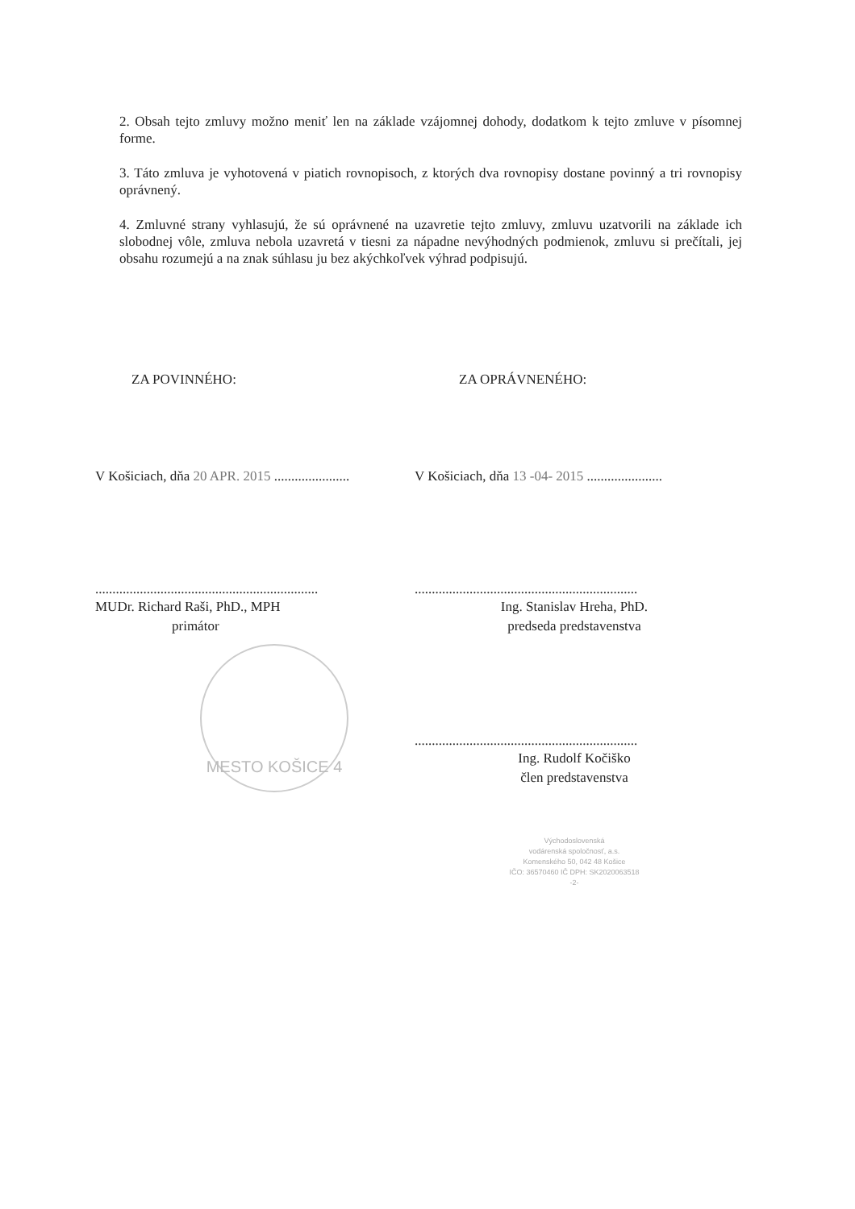2. Obsah tejto zmluvy možno meniť len na základe vzájomnej dohody, dodatkom k tejto zmluve v písomnej forme.
3. Táto zmluva je vyhotovená v piatich rovnopisoch, z ktorých dva rovnopisy dostane povinný a tri rovnopisy oprávnený.
4. Zmluvné strany vyhlasujú, že sú oprávnené na uzavretie tejto zmluvy, zmluvu uzatvorili na základe ich slobodnej vôle, zmluva nebola uzavretá v tiesni za nápadne nevýhodných podmienok, zmluvu si prečítali, jej obsahu rozumejú a na znak súhlasu ju bez akýchkoľvek výhrad podpisujú.
ZA POVINNÉHO:
V Košiciach, dňa 20 APR. 2015 ......................
.................................................................
MUDr. Richard Raši, PhD., MPH
primátor
MESTO KOŠICE 4
ZA OPRÁVNENÉHO:
V Košiciach, dňa 13 -04- 2015 ......................
.................................................................
Ing. Stanislav Hreha, PhD.
predseda predstavenstva
.................................................................
Ing. Rudolf Kočiško
člen predstavenstva
Východoslovenská
vodárenská spoločnosť, a.s.
Komenského 50, 042 48 Košice
IČO: 36570460 IČ DPH: SK2020063518
-2-